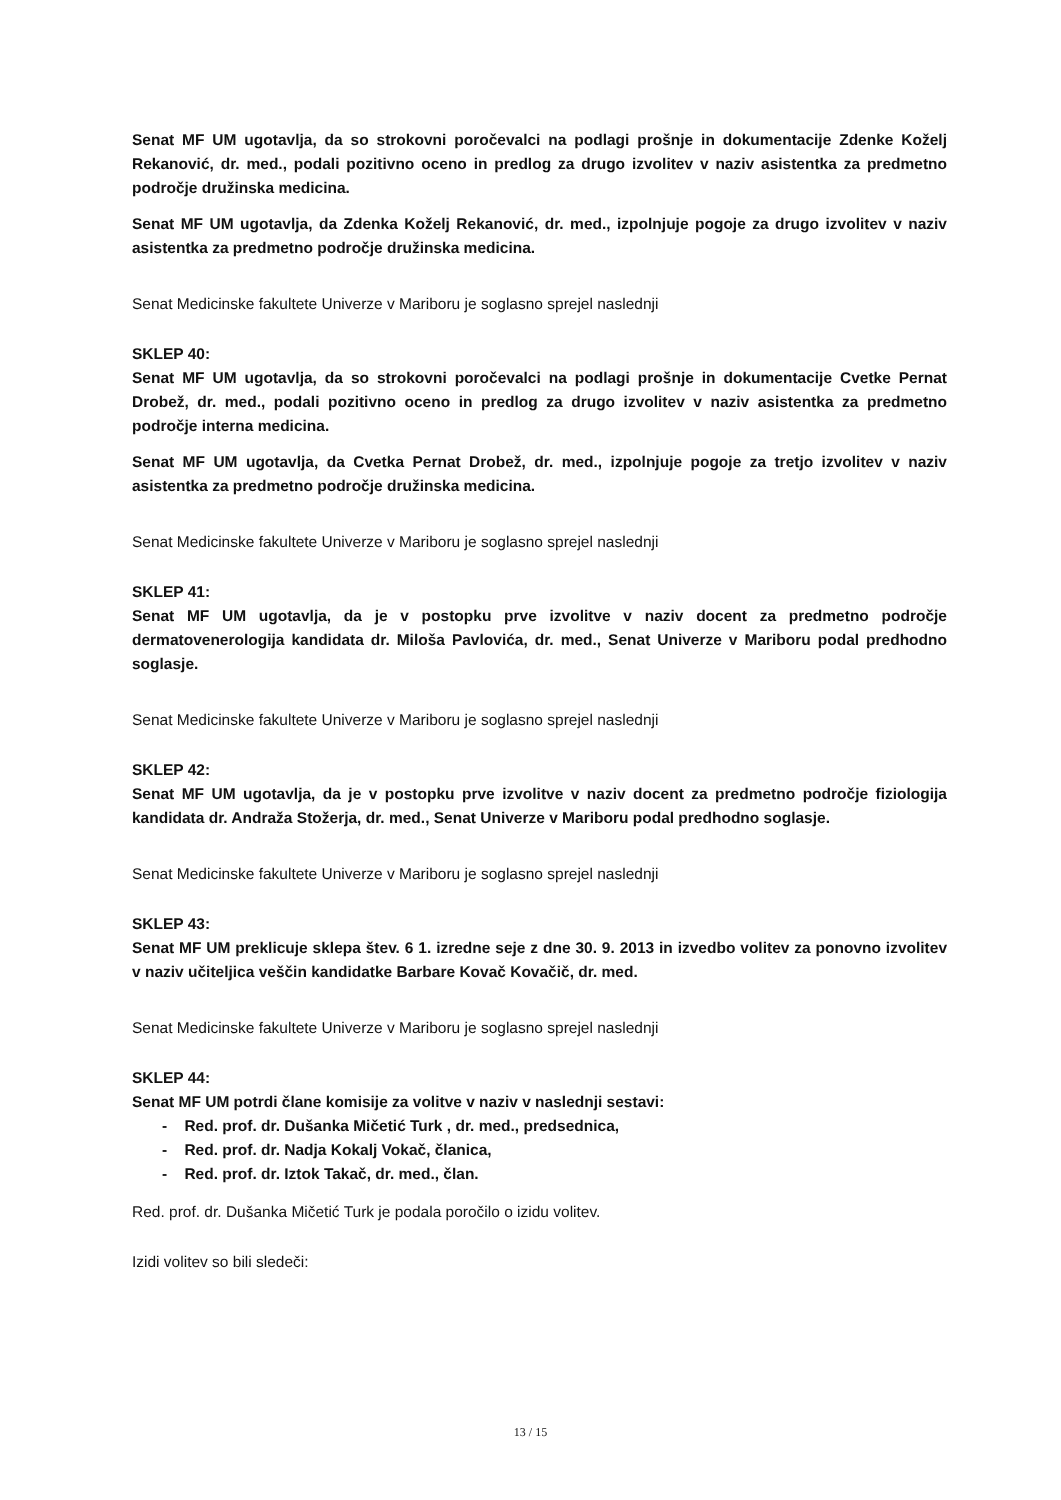Senat MF UM ugotavlja, da so strokovni poročevalci na podlagi prošnje in dokumentacije Zdenke Koželj Rekanović, dr. med., podali pozitivno oceno in predlog za drugo izvolitev v naziv asistentka za predmetno področje družinska medicina.
Senat MF UM ugotavlja, da Zdenka Koželj Rekanović, dr. med., izpolnjuje pogoje za drugo izvolitev v naziv asistentka za predmetno področje družinska medicina.
Senat Medicinske fakultete Univerze v Mariboru je soglasno sprejel naslednji
SKLEP 40:
Senat MF UM ugotavlja, da so strokovni poročevalci na podlagi prošnje in dokumentacije Cvetke Pernat Drobež, dr. med., podali pozitivno oceno in predlog za drugo izvolitev v naziv asistentka za predmetno področje interna medicina.
Senat MF UM ugotavlja, da Cvetka Pernat Drobež, dr. med., izpolnjuje pogoje za tretjo izvolitev v naziv asistentka za predmetno področje družinska medicina.
Senat Medicinske fakultete Univerze v Mariboru je soglasno sprejel naslednji
SKLEP 41:
Senat MF UM ugotavlja, da je v postopku prve izvolitve v naziv docent za predmetno področje dermatovenerologija kandidata dr. Miloša Pavlovića, dr. med., Senat Univerze v Mariboru podal predhodno soglasje.
Senat Medicinske fakultete Univerze v Mariboru je soglasno sprejel naslednji
SKLEP 42:
Senat MF UM ugotavlja, da je v postopku prve izvolitve v naziv docent za predmetno področje fiziologija kandidata dr. Andraža Stožerja, dr. med., Senat Univerze v Mariboru podal predhodno soglasje.
Senat Medicinske fakultete Univerze v Mariboru je soglasno sprejel naslednji
SKLEP 43:
Senat MF UM preklicuje sklepa štev. 6 1. izredne seje z dne 30. 9. 2013 in izvedbo volitev za ponovno izvolitev v naziv učiteljica veščin kandidatke Barbare Kovač Kovačič, dr. med.
Senat Medicinske fakultete Univerze v Mariboru je soglasno sprejel naslednji
SKLEP 44:
Senat MF UM potrdi člane komisije za volitve v naziv v naslednji sestavi:
- Red. prof. dr. Dušanka Mičetić Turk , dr. med., predsednica,
- Red. prof. dr. Nadja Kokalj Vokač, članica,
- Red. prof. dr. Iztok Takač, dr. med., član.
Red. prof. dr. Dušanka Mičetić Turk je podala poročilo o izidu volitev.
Izidi volitev so bili sledeči:
13 / 15